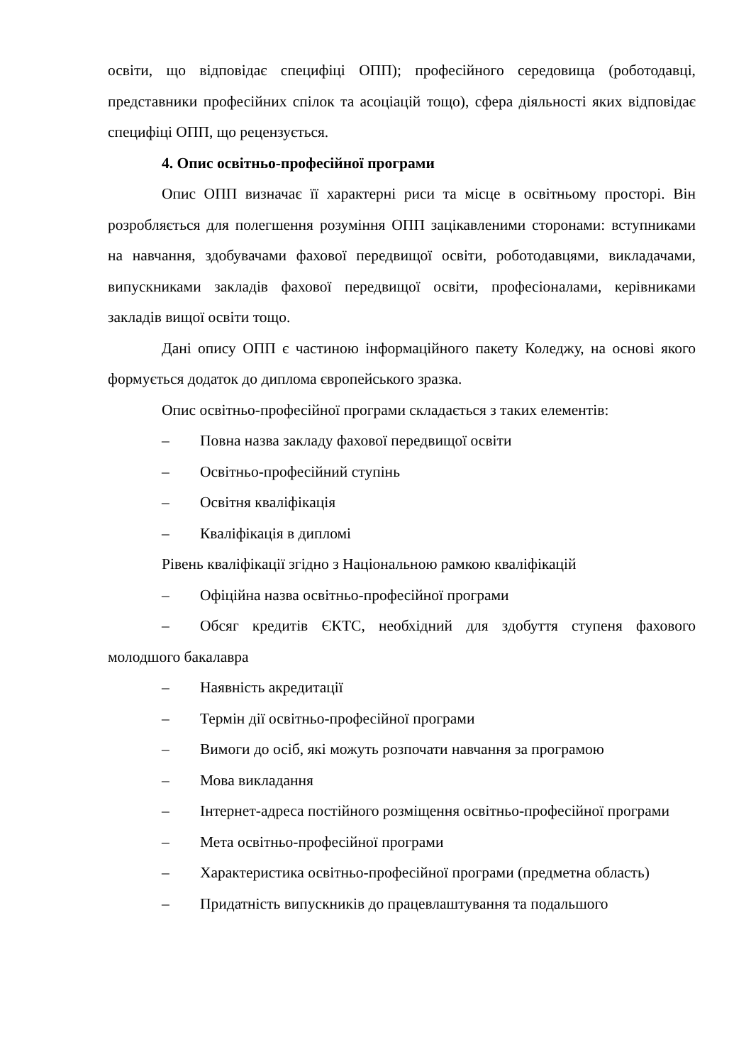освіти, що відповідає специфіці ОПП); професійного середовища (роботодавці, представники професійних спілок та асоціацій тощо), сфера діяльності яких відповідає специфіці ОПП, що рецензується.
4. Опис освітньо-професійної програми
Опис ОПП визначає її характерні риси та місце в освітньому просторі. Він розробляється для полегшення розуміння ОПП зацікавленими сторонами: вступниками на навчання, здобувачами фахової передвищої освіти, роботодавцями, викладачами, випускниками закладів фахової передвищої освіти, професіоналами, керівниками закладів вищої освіти тощо.
Дані опису ОПП є частиною інформаційного пакету Коледжу, на основі якого формується додаток до диплома європейського зразка.
Опис освітньо-професійної програми складається з таких елементів:
– Повна назва закладу фахової передвищої освіти
– Освітньо-професійний ступінь
– Освітня кваліфікація
– Кваліфікація в дипломі
Рівень кваліфікації згідно з Національною рамкою кваліфікацій
– Офіційна назва освітньо-професійної програми
– Обсяг кредитів ЄКТС, необхідний для здобуття ступеня фахового молодшого бакалавра
– Наявність акредитації
– Термін дії освітньо-професійної програми
– Вимоги до осіб, які можуть розпочати навчання за програмою
– Мова викладання
– Інтернет-адреса постійного розміщення освітньо-професійної програми
– Мета освітньо-професійної програми
– Характеристика освітньо-професійної програми (предметна область)
– Придатність випускників до працевлаштування та подальшого